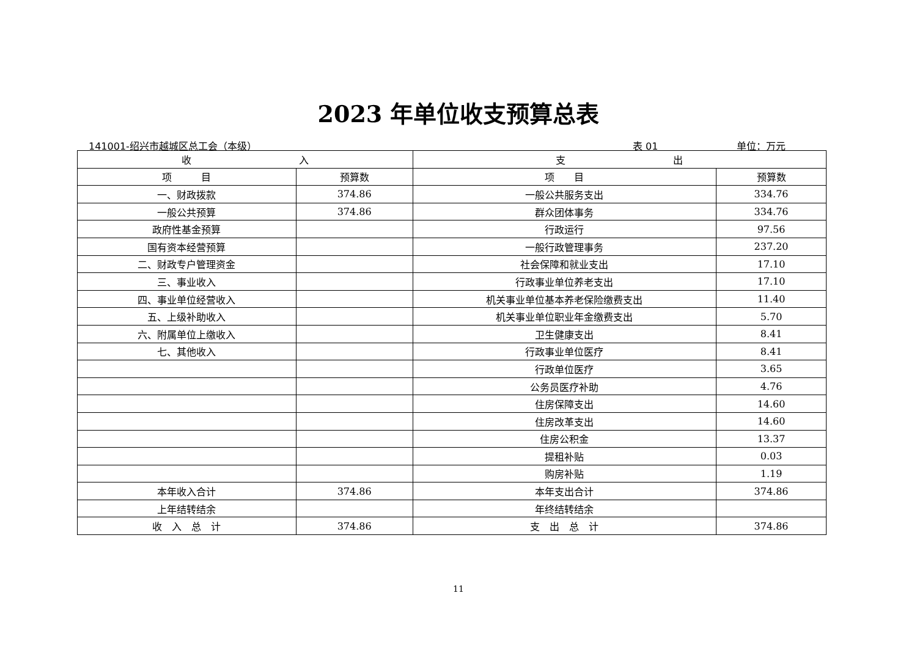2023 年单位收支预算总表
141001-绍兴市越城区总工会（本级） 表 01 单位：万元
| 收 入 | | 支 出 | |
| --- | --- | --- | --- |
| 项 目 | 预算数 | 项 目 | 预算数 |
| 一、财政拨款 | 374.86 | 一般公共服务支出 | 334.76 |
| 一般公共预算 | 374.86 | 群众团体事务 | 334.76 |
| 政府性基金预算 | | 行政运行 | 97.56 |
| 国有资本经营预算 | | 一般行政管理事务 | 237.20 |
| 二、财政专户管理资金 | | 社会保障和就业支出 | 17.10 |
| 三、事业收入 | | 行政事业单位养老支出 | 17.10 |
| 四、事业单位经营收入 | | 机关事业单位基本养老保险缴费支出 | 11.40 |
| 五、上级补助收入 | | 机关事业单位职业年金缴费支出 | 5.70 |
| 六、附属单位上缴收入 | | 卫生健康支出 | 8.41 |
| 七、其他收入 | | 行政事业单位医疗 | 8.41 |
| | | 行政单位医疗 | 3.65 |
| | | 公务员医疗补助 | 4.76 |
| | | 住房保障支出 | 14.60 |
| | | 住房改革支出 | 14.60 |
| | | 住房公积金 | 13.37 |
| | | 提租补贴 | 0.03 |
| | | 购房补贴 | 1.19 |
| 本年收入合计 | 374.86 | 本年支出合计 | 374.86 |
| 上年结转结余 | | 年终结转结余 | |
| 收 入 总 计 | 374.86 | 支 出 总 计 | 374.86 |
11